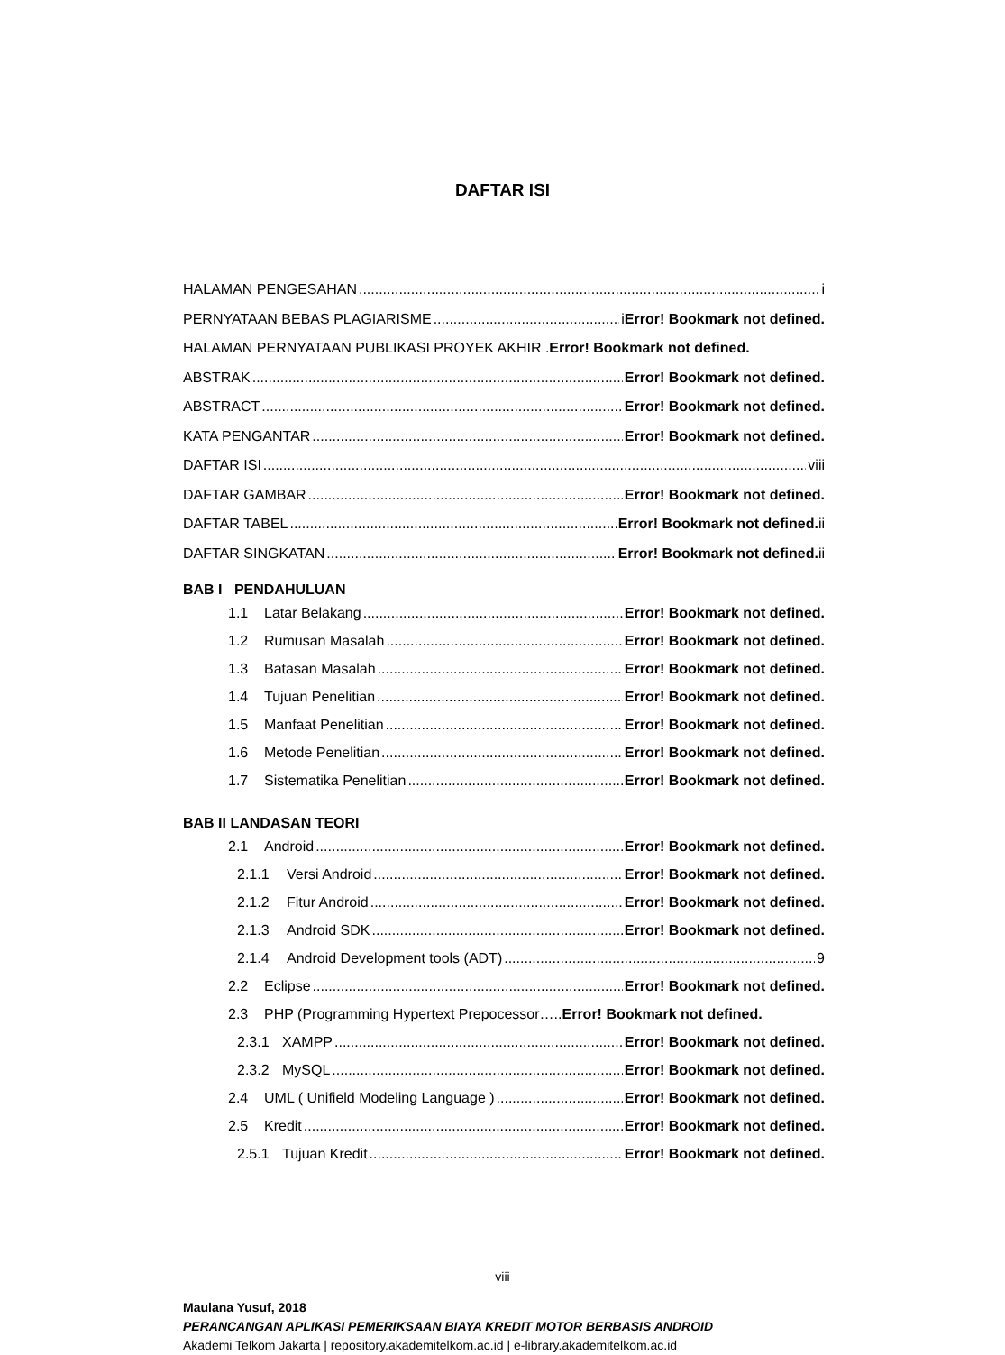DAFTAR ISI
HALAMAN PENGESAHAN i
PERNYATAAN BEBAS PLAGIARISME i Error! Bookmark not defined.
HALAMAN PERNYATAAN PUBLIKASI PROYEK AKHIR . Error! Bookmark not defined.
ABSTRAK Error! Bookmark not defined.
ABSTRACT Error! Bookmark not defined.
KATA PENGANTAR Error! Bookmark not defined.
DAFTAR ISI viii
DAFTAR GAMBAR Error! Bookmark not defined.
DAFTAR TABEL Error! Bookmark not defined. ii
DAFTAR SINGKATAN Error! Bookmark not defined. ii
BAB I PENDAHULUAN
1.1 Latar Belakang Error! Bookmark not defined.
1.2 Rumusan Masalah Error! Bookmark not defined.
1.3 Batasan Masalah Error! Bookmark not defined.
1.4 Tujuan Penelitian Error! Bookmark not defined.
1.5 Manfaat Penelitian Error! Bookmark not defined.
1.6 Metode Penelitian Error! Bookmark not defined.
1.7 Sistematika Penelitian Error! Bookmark not defined.
BAB II LANDASAN TEORI
2.1 Android Error! Bookmark not defined.
2.1.1 Versi Android Error! Bookmark not defined.
2.1.2 Fitur Android Error! Bookmark not defined.
2.1.3 Android SDK Error! Bookmark not defined.
2.1.4 Android Development tools (ADT) 9
2.2 Eclipse Error! Bookmark not defined.
2.3 PHP (Programming Hypertext Prepocessor….. Error! Bookmark not defined.
2.3.1 XAMPP Error! Bookmark not defined.
2.3.2 MySQL Error! Bookmark not defined.
2.4 UML ( Unifield Modeling Language ) Error! Bookmark not defined.
2.5 Kredit Error! Bookmark not defined.
2.5.1 Tujuan Kredit Error! Bookmark not defined.
viii
Maulana Yusuf, 2018
PERANCANGAN APLIKASI PEMERIKSAAN BIAYA KREDIT MOTOR BERBASIS ANDROID
Akademi Telkom Jakarta | repository.akademitelkom.ac.id | e-library.akademitelkom.ac.id